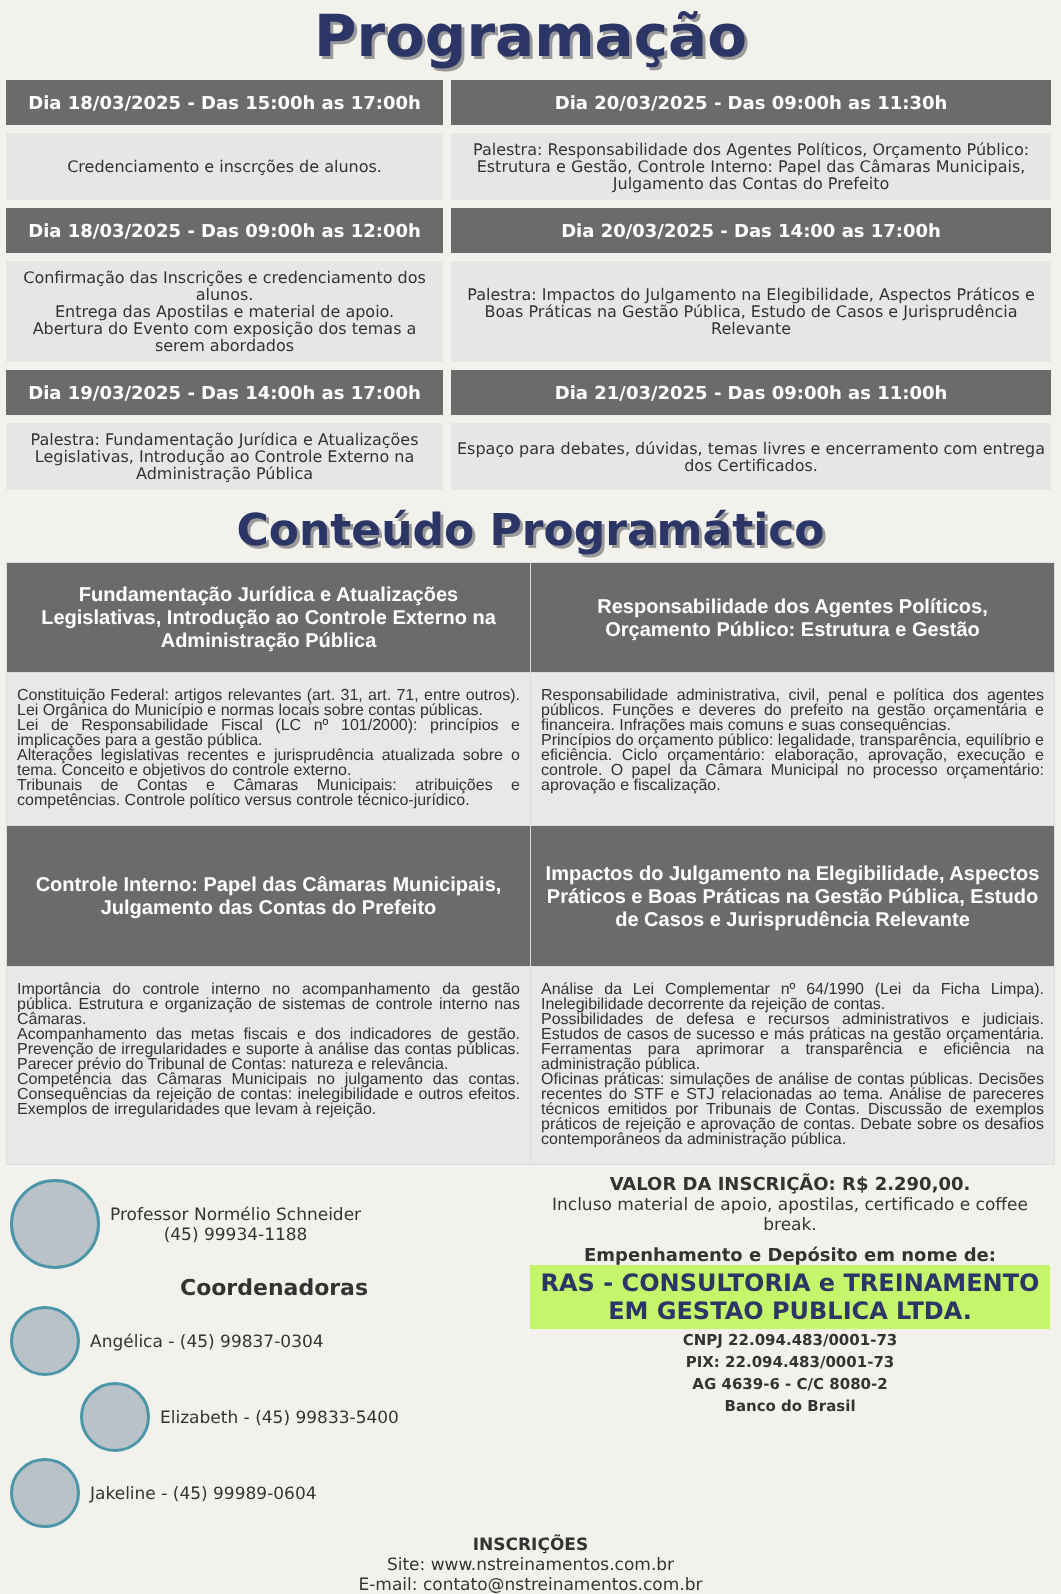Programação
| Dia 18/03/2025 - Das 15:00h as 17:00h | Dia 20/03/2025 - Das 09:00h as 11:30h |
| Credenciamento e inscrções de alunos. | Palestra: Responsabilidade dos Agentes Políticos, Orçamento Público: Estrutura e Gestão, Controle Interno: Papel das Câmaras Municipais, Julgamento das Contas do Prefeito |
| Dia 18/03/2025 - Das 09:00h as 12:00h | Dia 20/03/2025 - Das 14:00 as 17:00h |
| Confirmação das Inscrições e credenciamento dos alunos. Entrega das Apostilas e material de apoio. Abertura do Evento com exposição dos temas a serem abordados | Palestra: Impactos do Julgamento na Elegibilidade, Aspectos Práticos e Boas Práticas na Gestão Pública, Estudo de Casos e Jurisprudência Relevante |
| Dia 19/03/2025 - Das 14:00h as 17:00h | Dia 21/03/2025 - Das 09:00h as 11:00h |
| Palestra: Fundamentação Jurídica e Atualizações Legislativas, Introdução ao Controle Externo na Administração Pública | Espaço para debates, dúvidas, temas livres e encerramento com entrega dos Certificados. |
Conteúdo Programático
| Fundamentação Jurídica e Atualizações Legislativas, Introdução ao Controle Externo na Administração Pública | Responsabilidade dos Agentes Políticos, Orçamento Público: Estrutura e Gestão |
| --- | --- |
| Constituição Federal: artigos relevantes (art. 31, art. 71, entre outros). Lei Orgânica do Município e normas locais sobre contas públicas. Lei de Responsabilidade Fiscal (LC nº 101/2000): princípios e implicações para a gestão pública. Alterações legislativas recentes e jurisprudência atualizada sobre o tema. Conceito e objetivos do controle externo. Tribunais de Contas e Câmaras Municipais: atribuições e competências. Controle político versus controle técnico-jurídico. | Responsabilidade administrativa, civil, penal e política dos agentes públicos. Funções e deveres do prefeito na gestão orçamentária e financeira. Infrações mais comuns e suas consequências. Princípios do orçamento público: legalidade, transparência, equilíbrio e eficiência. Ciclo orçamentário: elaboração, aprovação, execução e controle. O papel da Câmara Municipal no processo orçamentário: aprovação e fiscalização. |
| Controle Interno: Papel das Câmaras Municipais, Julgamento das Contas do Prefeito | Impactos do Julgamento na Elegibilidade, Aspectos Práticos e Boas Práticas na Gestão Pública, Estudo de Casos e Jurisprudência Relevante |
| Importância do controle interno no acompanhamento da gestão pública. Estrutura e organização de sistemas de controle interno nas Câmaras. Acompanhamento das metas fiscais e dos indicadores de gestão. Prevenção de irregularidades e suporte à análise das contas públicas. Parecer prévio do Tribunal de Contas: natureza e relevância. Competência das Câmaras Municipais no julgamento das contas. Consequências da rejeição de contas: inelegibilidade e outros efeitos. Exemplos de irregularidades que levam à rejeição. | Análise da Lei Complementar nº 64/1990 (Lei da Ficha Limpa). Inelegibilidade decorrente da rejeição de contas. Possibilidades de defesa e recursos administrativos e judiciais. Estudos de casos de sucesso e más práticas na gestão orçamentária. Ferramentas para aprimorar a transparência e eficiência na administração pública. Oficinas práticas: simulações de análise de contas públicas. Decisões recentes do STF e STJ relacionadas ao tema. Análise de pareceres técnicos emitidos por Tribunais de Contas. Discussão de exemplos práticos de rejeição e aprovação de contas. Debate sobre os desafios contemporâneos da administração pública. |
Professor Normélio Schneider
(45) 99934-1188
Coordenadoras
Angélica - (45) 99837-0304
Elizabeth - (45) 99833-5400
Jakeline - (45) 99989-0604
VALOR DA INSCRIÇÃO: R$ 2.290,00.
Incluso material de apoio, apostilas, certificado e coffee break.
Empenhamento e Depósito em nome de:
RAS - CONSULTORIA e TREINAMENTO EM GESTAO PUBLICA LTDA.
CNPJ 22.094.483/0001-73
PIX: 22.094.483/0001-73
AG 4639-6 - C/C 8080-2
Banco do Brasil
INSCRIÇÕES
Site: www.nstreinamentos.com.br
E-mail: contato@nstreinamentos.com.br